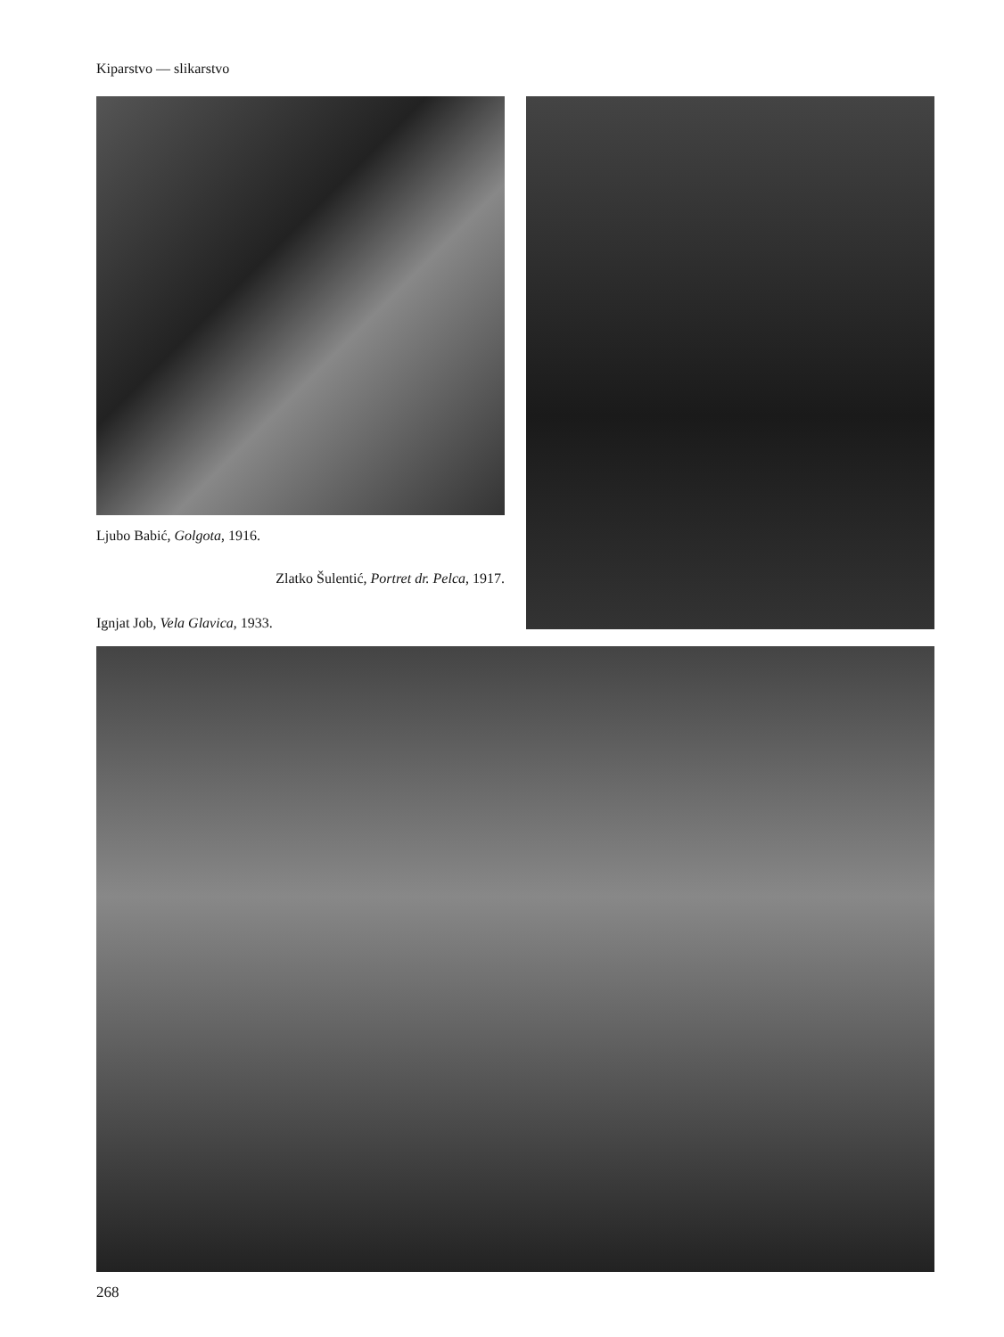Kiparstvo — slikarstvo
Ljubo Babić, Golgota, 1916.
Zlatko Šulentić, Portret dr. Pelca, 1917.
Ignjat Job, Vela Glavica, 1933.
268